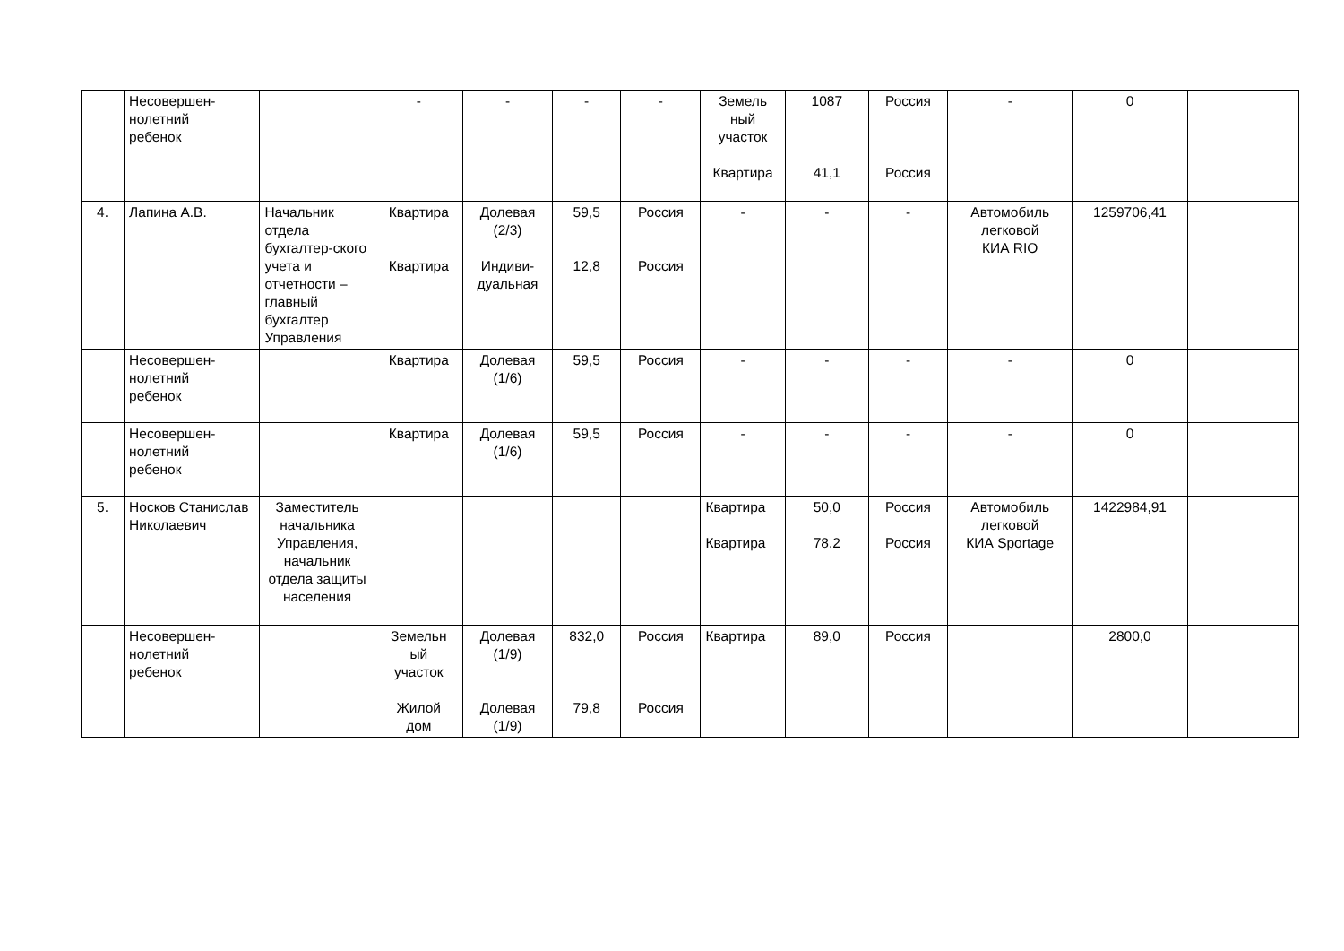| | Несовершен- нолетний ребенок | | - | - | - | - | Земель ный участок Квартира | 1087 41,1 | Россия Россия | - | 0 | |
| 4. | Лапина А.В. | Начальник отдела бухгалтер-ского учета и отчетности – главный бухгалтер Управления | Квартира Квартира | Долевая (2/3) Индиви- дуальная | 59,5 12,8 | Россия Россия | - | - | - | Автомобиль легковой КИА RIO | 1259706,41 | |
| | Несовершен- нолетний ребенок | | Квартира | Долевая (1/6) | 59,5 | Россия | - | - | - | - | 0 | |
| | Несовершен- нолетний ребенок | | Квартира | Долевая (1/6) | 59,5 | Россия | - | - | - | - | 0 | |
| 5. | Носков Станислав Николаевич | Заместитель начальника Управления, начальник отдела защиты населения | | | | | Квартира Квартира | 50,0 78,2 | Россия Россия | Автомобиль легковой КИА Sportage | 1422984,91 | |
| | Несовершен- нолетний ребенок | | Земельн ый участок Жилой дом | Долевая (1/9) Долевая (1/9) | 832,0 79,8 | Россия Россия | Квартира | 89,0 | Россия | | 2800,0 | |